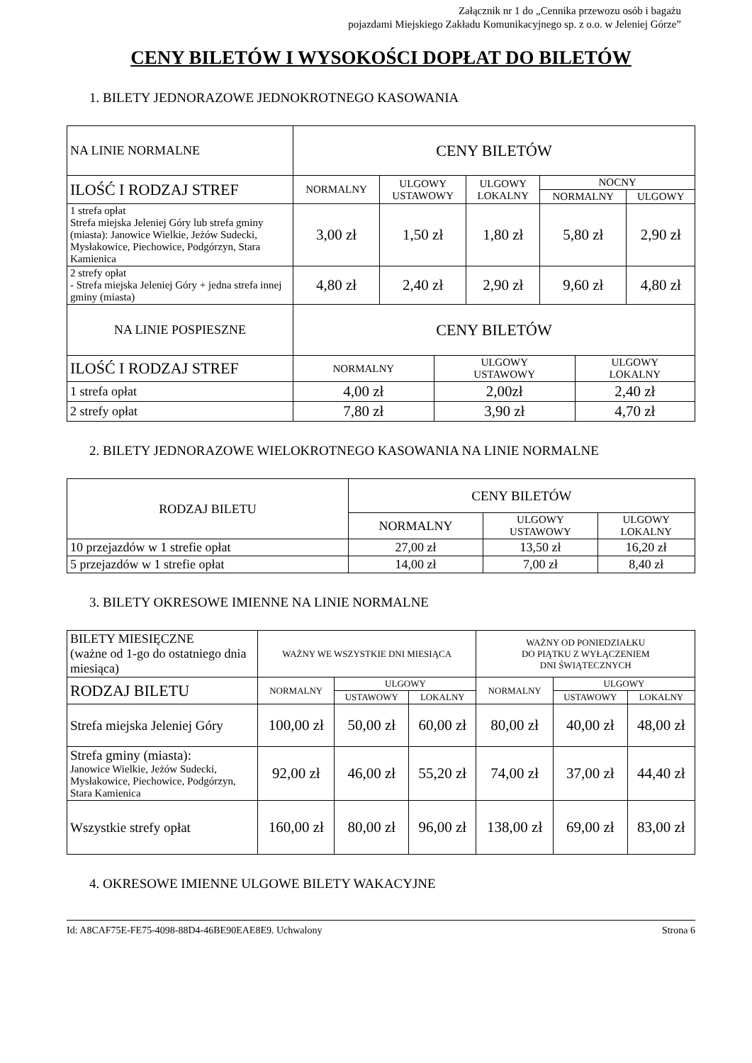Załącznik nr 1 do „Cennika przewozu osób i bagażu
pojazdami Miejskiego Zakładu Komunikacyjnego sp. z o.o. w Jeleniej Górze”
CENY BILETÓW I WYSOKOŚCI DOPŁAT DO BILETÓW
1. BILETY JEDNORAZOWE JEDNOKROTNEGO KASOWANIA
| NA LINIE NORMALNE | CENY BILETÓW | | | | |
| --- | --- | --- | --- | --- | --- |
| ILOŚĆ I RODZAJ STREF | NORMALNY | ULGOWY USTAWOWY | ULGOWY LOKALNY | NOCNY | |
| | | | | NORMALNY | ULGOWY |
| 1 strefa opłat Strefa miejska Jeleniej Góry lub strefa gminy (miasta): Janowice Wielkie, Jeżów Sudecki, Mysłakowice, Piechowice, Podgórzyn, Stara Kamienica | 3,00 zł | 1,50 zł | 1,80 zł | 5,80 zł | 2,90 zł |
| 2 strefy opłat - Strefa miejska Jeleniej Góry + jedna strefa innej gminy (miasta) | 4,80 zł | 2,40 zł | 2,90 zł | 9,60 zł | 4,80 zł |
| NA LINIE POSPIESZNE | CENY BILETÓW | | |
| --- | --- | --- | --- |
| ILOŚĆ I RODZAJ STREF | NORMALNY | ULGOWY USTAWOWY | ULGOWY LOKALNY |
| 1 strefa opłat | 4,00 zł | 2,00zł | 2,40 zł |
| 2 strefy opłat | 7,80 zł | 3,90 zł | 4,70 zł |
2. BILETY JEDNORAZOWE WIELOKROTNEGO KASOWANIA NA LINIE NORMALNE
| RODZAJ BILETU | CENY BILETÓW | | |
| --- | --- | --- | --- |
| | NORMALNY | ULGOWY USTAWOWY | ULGOWY LOKALNY |
| 10 przejazdów w 1 strefie opłat | 27,00 zł | 13,50 zł | 16,20 zł |
| 5 przejazdów w 1 strefie opłat | 14,00 zł | 7,00 zł | 8,40 zł |
3. BILETY OKRESOWE IMIENNE NA LINIE NORMALNE
| BILETY MIESIĘCZNE (ważne od 1-go do ostatniego dnia miesiąca) | WAŻNY WE WSZYSTKIE DNI MIESIĄCA | | | WAŻNY OD PONIEDZIAŁKU DO PIĄTKU Z WYŁĄCZENIEM DNI ŚWIĄTECZNYCH | | |
| --- | --- | --- | --- | --- | --- | --- |
| RODZAJ BILETU | NORMALNY | ULGOWY | | NORMALNY | ULGOWY | |
| | | USTAWOWY | LOKALNY | | USTAWOWY | LOKALNY |
| Strefa miejska Jeleniej Góry | 100,00 zł | 50,00 zł | 60,00 zł | 80,00 zł | 40,00 zł | 48,00 zł |
| Strefa gminy (miasta): Janowice Wielkie, Jeżów Sudecki, Mysłakowice, Piechowice, Podgórzyn, Stara Kamienica | 92,00 zł | 46,00 zł | 55,20 zł | 74,00 zł | 37,00 zł | 44,40 zł |
| Wszystkie strefy opłat | 160,00 zł | 80,00 zł | 96,00 zł | 138,00 zł | 69,00 zł | 83,00 zł |
4. OKRESOWE IMIENNE ULGOWE BILETY WAKACYJNE
Id: A8CAF75E-FE75-4098-88D4-46BE90EAE8E9. Uchwalony Strona 6